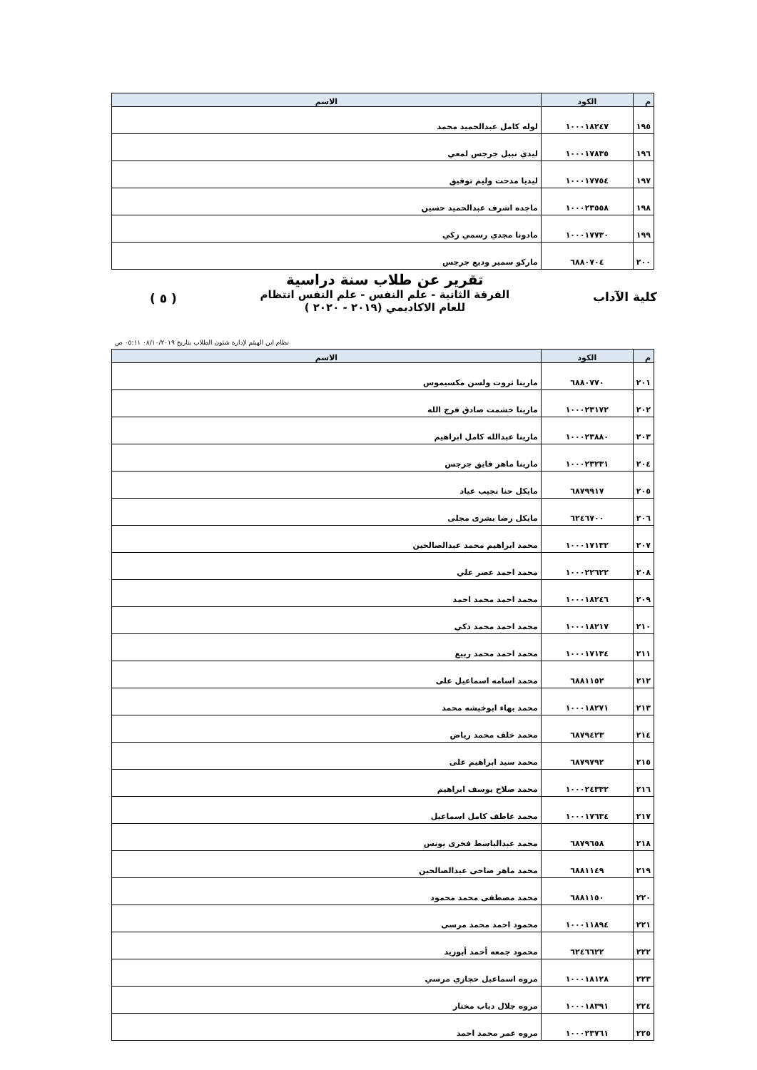| م | الكود | الاسم |
| --- | --- | --- |
| ١٩٥ | ١٠٠٠١٨٢٤٧ | لوله كامل عبدالحميد محمد |
| ١٩٦ | ١٠٠٠١٧٨٣٥ | ليدي نبيل جرجس لمعي |
| ١٩٧ | ١٠٠٠١٧٧٥٤ | ليديا مدحت وليم توفيق |
| ١٩٨ | ١٠٠٠٢٣٥٥٨ | ماجده اشرف عبدالحميد حسين |
| ١٩٩ | ١٠٠٠١٧٧٣٠ | مادونا مجدي رسمي زكي |
| ٢٠٠ | ٦٨٨٠٧٠٤ | ماركو سمير وديع جرجس |
كلية الآداب ( ٥ )
تقرير عن طلاب سنة دراسية
الفرقة الثانية - علم النفس - علم النفس انتظام
للعام الاكاديمي (٢٠١٩ - ٢٠٢٠ )
نظام ابن الهيثم لإدارة شئون الطلاب بتاريخ ٠٨/١٠/٢٠١٩ ٠٥:١١ ص
| م | الكود | الاسم |
| --- | --- | --- |
| ٢٠١ | ٦٨٨٠٧٧٠ | مارينا ثروت ولسن مكسيموس |
| ٢٠٢ | ١٠٠٠٢٣١٧٢ | مارينا حشمت صادق فرج الله |
| ٢٠٣ | ١٠٠٠٢٣٨٨٠ | مارينا عبدالله كامل ابراهيم |
| ٢٠٤ | ١٠٠٠٢٣٢٣١ | مارينا ماهر فايق جرجس |
| ٢٠٥ | ٦٨٧٩٩١٧ | مايكل حنا نجيب عياد |
| ٢٠٦ | ٦٢٤٦٧٠٠ | مايكل رضا بشرى مجلى |
| ٢٠٧ | ١٠٠٠١٧١٣٢ | محمد ابراهيم محمد عبدالصالحين |
| ٢٠٨ | ١٠٠٠٢٢٦٢٢ | محمد احمد عصر علي |
| ٢٠٩ | ١٠٠٠١٨٢٤٦ | محمد احمد محمد احمد |
| ٢١٠ | ١٠٠٠١٨٢١٧ | محمد احمد محمد ذكي |
| ٢١١ | ١٠٠٠١٧١٣٤ | محمد احمد محمد ربيع |
| ٢١٢ | ٦٨٨١١٥٢ | محمد اسامه اسماعيل على |
| ٢١٣ | ١٠٠٠١٨٢٧١ | محمد بهاء ابوخيشه محمد |
| ٢١٤ | ٦٨٧٩٤٢٣ | محمد خلف محمد رياض |
| ٢١٥ | ٦٨٧٩٧٩٢ | محمد سيد ابراهيم على |
| ٢١٦ | ١٠٠٠٢٤٣٣٢ | محمد صلاح يوسف ابراهيم |
| ٢١٧ | ١٠٠٠١٧٦٣٤ | محمد عاطف كامل اسماعيل |
| ٢١٨ | ٦٨٧٩٦٥٨ | محمد عبدالباسط فخرى يونس |
| ٢١٩ | ٦٨٨١١٤٩ | محمد ماهر ضاحى عبدالصالحين |
| ٢٢٠ | ٦٨٨١١٥٠ | محمد مصطفى محمد محمود |
| ٢٢١ | ١٠٠٠١١٨٩٤ | محمود احمد محمد مرسى |
| ٢٢٢ | ٦٢٤٦٦٢٢ | محمود جمعه أحمد أبوزيد |
| ٢٢٣ | ١٠٠٠١٨١٢٨ | مروه اسماعيل حجازي مرسي |
| ٢٢٤ | ١٠٠٠١٨٣٩١ | مروه جلال دياب مختار |
| ٢٢٥ | ١٠٠٠٢٣٧٦١ | مروه عمر محمد احمد |